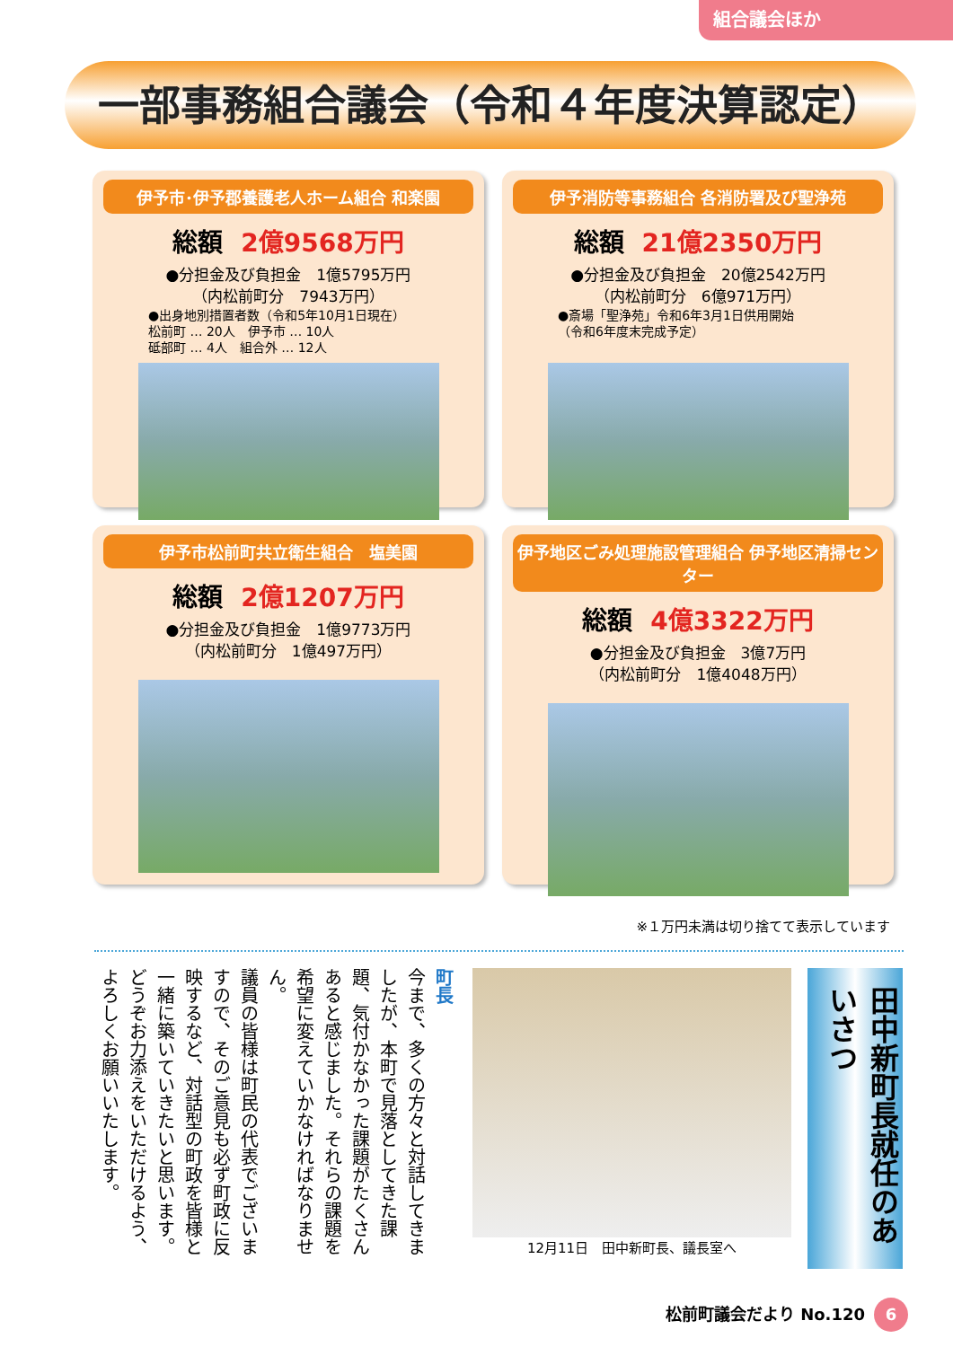組合議会ほか
一部事務組合議会（令和４年度決算認定）
伊予市･伊予郡養護老人ホーム組合 和楽園
総額 2億9568万円
●分担金及び負担金　1億5795万円
（内松前町分　7943万円）
●出身地別措置者数（令和5年10月1日現在）
松前町 … 20人　伊予市 … 10人
砥部町 … 4人　組合外 … 12人
伊予消防等事務組合 各消防署及び聖浄苑
総額 21億2350万円
●分担金及び負担金　20億2542万円
（内松前町分　6億971万円）
●斎場「聖浄苑」令和6年3月1日供用開始
（令和6年度末完成予定）
伊予市松前町共立衛生組合　塩美園
総額 2億1207万円
●分担金及び負担金　1億9773万円
（内松前町分　1億497万円）
伊予地区ごみ処理施設管理組合 伊予地区清掃センター
総額 4億3322万円
●分担金及び負担金　3億7万円
（内松前町分　1億4048万円）
※１万円未満は切り捨てて表示しています
田中新町長就任のあいさつ
12月11日　田中新町長、議長室へ
町長
今まで、多くの方々と対話してきましたが、本町で見落としてきた課題、気付かなかった課題がたくさんあると感じました。それらの課題を希望に変えていかなければなりません。
議員の皆様は町民の代表でございますので、そのご意見も必ず町政に反映するなど、対話型の町政を皆様と一緒に築いていきたいと思います。どうぞお力添えをいただけるよう、よろしくお願いいたします。
松前町議会だより No.120 6